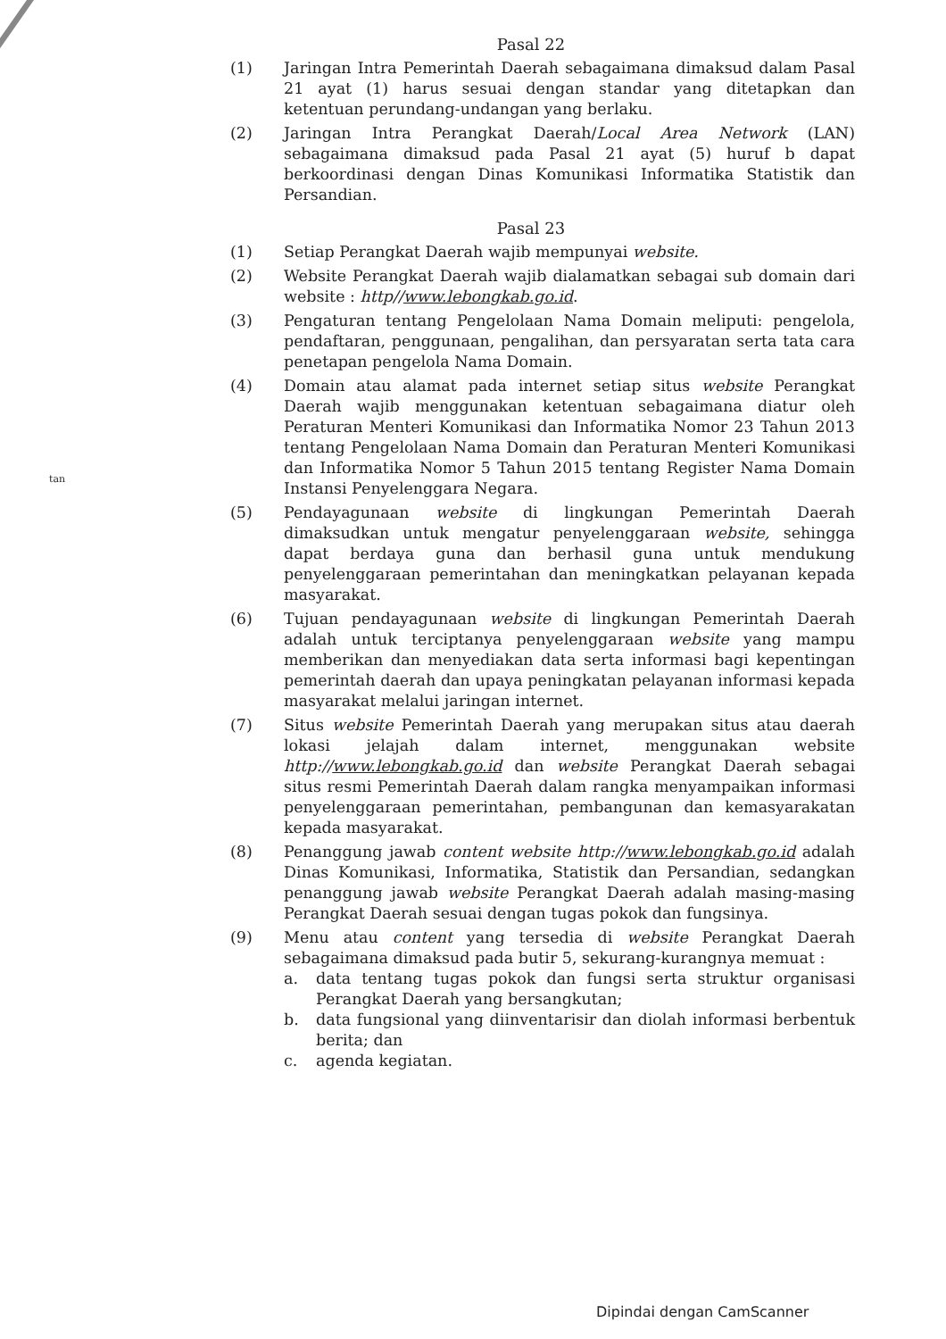tan
Pasal 22
(1) Jaringan Intra Pemerintah Daerah sebagaimana dimaksud dalam Pasal 21 ayat (1) harus sesuai dengan standar yang ditetapkan dan ketentuan perundang-undangan yang berlaku.
(2) Jaringan Intra Perangkat Daerah/Local Area Network (LAN) sebagaimana dimaksud pada Pasal 21 ayat (5) huruf b dapat berkoordinasi dengan Dinas Komunikasi Informatika Statistik dan Persandian.
Pasal 23
(1) Setiap Perangkat Daerah wajib mempunyai website.
(2) Website Perangkat Daerah wajib dialamatkan sebagai sub domain dari website : http//www.lebongkab.go.id.
(3) Pengaturan tentang Pengelolaan Nama Domain meliputi: pengelola, pendaftaran, penggunaan, pengalihan, dan persyaratan serta tata cara penetapan pengelola Nama Domain.
(4) Domain atau alamat pada internet setiap situs website Perangkat Daerah wajib menggunakan ketentuan sebagaimana diatur oleh Peraturan Menteri Komunikasi dan Informatika Nomor 23 Tahun 2013 tentang Pengelolaan Nama Domain dan Peraturan Menteri Komunikasi dan Informatika Nomor 5 Tahun 2015 tentang Register Nama Domain Instansi Penyelenggara Negara.
(5) Pendayagunaan website di lingkungan Pemerintah Daerah dimaksudkan untuk mengatur penyelenggaraan website, sehingga dapat berdaya guna dan berhasil guna untuk mendukung penyelenggaraan pemerintahan dan meningkatkan pelayanan kepada masyarakat.
(6) Tujuan pendayagunaan website di lingkungan Pemerintah Daerah adalah untuk terciptanya penyelenggaraan website yang mampu memberikan dan menyediakan data serta informasi bagi kepentingan pemerintah daerah dan upaya peningkatan pelayanan informasi kepada masyarakat melalui jaringan internet.
(7) Situs website Pemerintah Daerah yang merupakan situs atau daerah lokasi jelajah dalam internet, menggunakan website http://www.lebongkab.go.id dan website Perangkat Daerah sebagai situs resmi Pemerintah Daerah dalam rangka menyampaikan informasi penyelenggaraan pemerintahan, pembangunan dan kemasyarakatan kepada masyarakat.
(8) Penanggung jawab content website http://www.lebongkab.go.id adalah Dinas Komunikasi, Informatika, Statistik dan Persandian, sedangkan penanggung jawab website Perangkat Daerah adalah masing-masing Perangkat Daerah sesuai dengan tugas pokok dan fungsinya.
(9) Menu atau content yang tersedia di website Perangkat Daerah sebagaimana dimaksud pada butir 5, sekurang-kurangnya memuat :
a. data tentang tugas pokok dan fungsi serta struktur organisasi Perangkat Daerah yang bersangkutan;
b. data fungsional yang diinventarisir dan diolah informasi berbentuk berita; dan
c. agenda kegiatan.
Dipindai dengan CamScanner